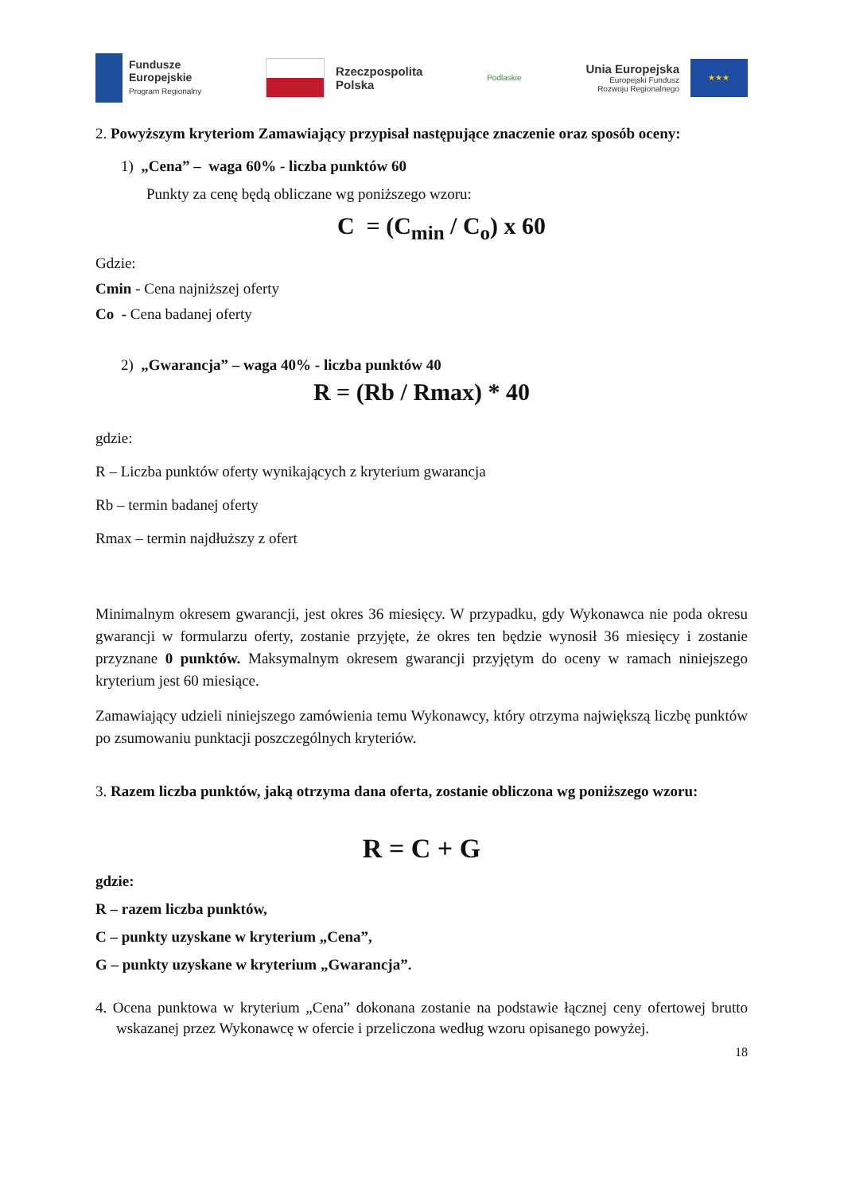Fundusze
Europejskie
Program Regionalny
Rzeczpospolita
Polska
Podlaskie
Unia Europejska
Europejski Fundusz
Rozwoju Regionalnego
★★★
2. Powyższym kryteriom Zamawiający przypisał następujące znaczenie oraz sposób oceny:
1) „Cena” – waga 60% - liczba punktów 60
Punkty za cenę będą obliczane wg poniższego wzoru:
C = (C<sub>min</sub> / C<sub>o</sub>) x 60
Gdzie:
Cmin - Cena najniższej oferty
Co - Cena badanej oferty
2) „Gwarancja” – waga 40% - liczba punktów 40
R = (Rb / Rmax) * 40
gdzie:
R – Liczba punktów oferty wynikających z kryterium gwarancja
Rb – termin badanej oferty
Rmax – termin najdłuższy z ofert
Minimalnym okresem gwarancji, jest okres 36 miesięcy. W przypadku, gdy Wykonawca nie poda okresu gwarancji w formularzu oferty, zostanie przyjęte, że okres ten będzie wynosił 36 miesięcy i zostanie przyznane 0 punktów. Maksymalnym okresem gwarancji przyjętym do oceny w ramach niniejszego kryterium jest 60 miesiące.
Zamawiający udzieli niniejszego zamówienia temu Wykonawcy, który otrzyma największą liczbę punktów po zsumowaniu punktacji poszczególnych kryteriów.
3. Razem liczba punktów, jaką otrzyma dana oferta, zostanie obliczona wg poniższego wzoru:
R = C + G
gdzie:
R – razem liczba punktów,
C – punkty uzyskane w kryterium „Cena”,
G – punkty uzyskane w kryterium „Gwarancja”.
4. Ocena punktowa w kryterium „Cena” dokonana zostanie na podstawie łącznej ceny ofertowej brutto wskazanej przez Wykonawcę w ofercie i przeliczona według wzoru opisanego powyżej.
18